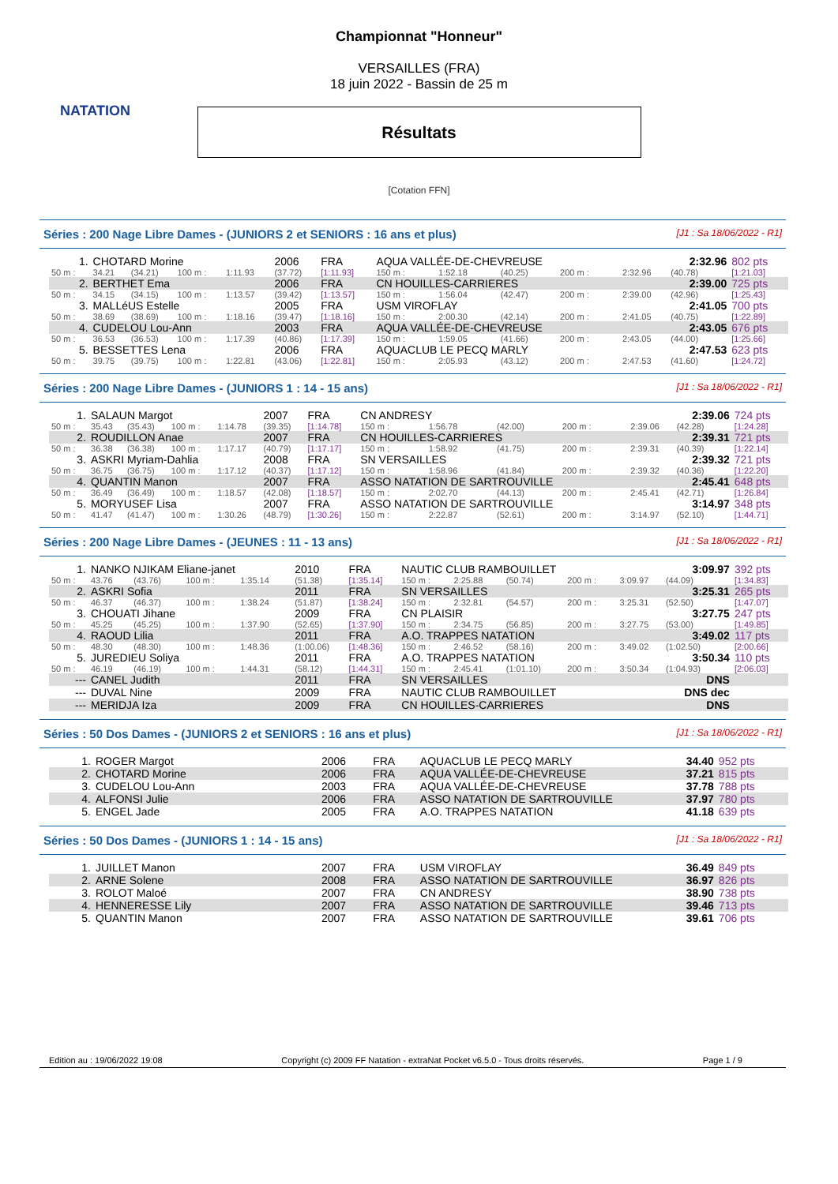NATATION
Championnat "Honneur"
VERSAILLES (FRA)
18 juin 2022 - Bassin de 25 m
Résultats
[Cotation FFN]
Séries : 200 Nage Libre Dames - (JUNIORS 2 et SENIORS : 16 ans et plus) [J1 : Sa 18/06/2022 - R1]
| 1. | CHOTARD Morine | | | | 2006 | FRA | AQUA VALLÉE-DE-CHEVREUSE | | | | | 2:32.96 | 802 pts |
| 50 m : | 34.21 | (34.21) | 100 m : | 1:11.93 | (37.72) | [1:11.93] | 150 m : | 1:52.18 | (40.25) | 200 m : | 2:32.96 | (40.78) | [1:21.03] |
| 2. | BERTHET Ema | | | | 2006 | FRA | CN HOUILLES-CARRIERES | | | | | 2:39.00 | 725 pts |
| 50 m : | 34.15 | (34.15) | 100 m : | 1:13.57 | (39.42) | [1:13.57] | 150 m : | 1:56.04 | (42.47) | 200 m : | 2:39.00 | (42.96) | [1:25.43] |
| 3. | MALLéUS Estelle | | | | 2005 | FRA | USM VIROFLAY | | | | | 2:41.05 | 700 pts |
| 50 m : | 38.69 | (38.69) | 100 m : | 1:18.16 | (39.47) | [1:18.16] | 150 m : | 2:00.30 | (42.14) | 200 m : | 2:41.05 | (40.75) | [1:22.89] |
| 4. | CUDELOU Lou-Ann | | | | 2003 | FRA | AQUA VALLÉE-DE-CHEVREUSE | | | | | 2:43.05 | 676 pts |
| 50 m : | 36.53 | (36.53) | 100 m : | 1:17.39 | (40.86) | [1:17.39] | 150 m : | 1:59.05 | (41.66) | 200 m : | 2:43.05 | (44.00) | [1:25.66] |
| 5. | BESSETTES Lena | | | | 2006 | FRA | AQUACLUB LE PECQ MARLY | | | | | 2:47.53 | 623 pts |
| 50 m : | 39.75 | (39.75) | 100 m : | 1:22.81 | (43.06) | [1:22.81] | 150 m : | 2:05.93 | (43.12) | 200 m : | 2:47.53 | (41.60) | [1:24.72] |
Séries : 200 Nage Libre Dames - (JUNIORS 1 : 14 - 15 ans) [J1 : Sa 18/06/2022 - R1]
| 1. | SALAUN Margot | | | | 2007 | FRA | CN ANDRESY | | | | | 2:39.06 | 724 pts |
| 50 m : | 35.43 | (35.43) | 100 m : | 1:14.78 | (39.35) | [1:14.78] | 150 m : | 1:56.78 | (42.00) | 200 m : | 2:39.06 | (42.28) | [1:24.28] |
| 2. | ROUDILLON Anae | | | | 2007 | FRA | CN HOUILLES-CARRIERES | | | | | 2:39.31 | 721 pts |
| 50 m : | 36.38 | (36.38) | 100 m : | 1:17.17 | (40.79) | [1:17.17] | 150 m : | 1:58.92 | (41.75) | 200 m : | 2:39.31 | (40.39) | [1:22.14] |
| 3. | ASKRI Myriam-Dahlia | | | | 2008 | FRA | SN VERSAILLES | | | | | 2:39.32 | 721 pts |
| 50 m : | 36.75 | (36.75) | 100 m : | 1:17.12 | (40.37) | [1:17.12] | 150 m : | 1:58.96 | (41.84) | 200 m : | 2:39.32 | (40.36) | [1:22.20] |
| 4. | QUANTIN Manon | | | | 2007 | FRA | ASSO NATATION DE SARTROUVILLE | | | | | 2:45.41 | 648 pts |
| 50 m : | 36.49 | (36.49) | 100 m : | 1:18.57 | (42.08) | [1:18.57] | 150 m : | 2:02.70 | (44.13) | 200 m : | 2:45.41 | (42.71) | [1:26.84] |
| 5. | MORYUSEF Lisa | | | | 2007 | FRA | ASSO NATATION DE SARTROUVILLE | | | | | 3:14.97 | 348 pts |
| 50 m : | 41.47 | (41.47) | 100 m : | 1:30.26 | (48.79) | [1:30.26] | 150 m : | 2:22.87 | (52.61) | 200 m : | 3:14.97 | (52.10) | [1:44.71] |
Séries : 200 Nage Libre Dames - (JEUNES : 11 - 13 ans) [J1 : Sa 18/06/2022 - R1]
| 1. | NANKO NJIKAM Eliane-janet | | | | 2010 | FRA | NAUTIC CLUB RAMBOUILLET | | | | | 3:09.97 | 392 pts |
| 50 m : | 43.76 | (43.76) | 100 m : | 1:35.14 | (51.38) | [1:35.14] | 150 m : | 2:25.88 | (50.74) | 200 m : | 3:09.97 | (44.09) | [1:34.83] |
| 2. | ASKRI Sofia | | | | 2011 | FRA | SN VERSAILLES | | | | | 3:25.31 | 265 pts |
| 50 m : | 46.37 | (46.37) | 100 m : | 1:38.24 | (51.87) | [1:38.24] | 150 m : | 2:32.81 | (54.57) | 200 m : | 3:25.31 | (52.50) | [1:47.07] |
| 3. | CHOUATI Jihane | | | | 2009 | FRA | CN PLAISIR | | | | | 3:27.75 | 247 pts |
| 50 m : | 45.25 | (45.25) | 100 m : | 1:37.90 | (52.65) | [1:37.90] | 150 m : | 2:34.75 | (56.85) | 200 m : | 3:27.75 | (53.00) | [1:49.85] |
| 4. | RAOUD Lilia | | | | 2011 | FRA | A.O. TRAPPES NATATION | | | | | 3:49.02 | 117 pts |
| 50 m : | 48.30 | (48.30) | 100 m : | 1:48.36 | (1:00.06) | [1:48.36] | 150 m : | 2:46.52 | (58.16) | 200 m : | 3:49.02 | (1:02.50) | [2:00.66] |
| 5. | JUREDIEU Soliya | | | | 2011 | FRA | A.O. TRAPPES NATATION | | | | | 3:50.34 | 110 pts |
| 50 m : | 46.19 | (46.19) | 100 m : | 1:44.31 | (58.12) | [1:44.31] | 150 m : | 2:45.41 | (1:01.10) | 200 m : | 3:50.34 | (1:04.93) | [2:06.03] |
| --- | CANEL Judith | | | | 2011 | FRA | SN VERSAILLES | | | | | DNS | |
| --- | DUVAL Nine | | | | 2009 | FRA | NAUTIC CLUB RAMBOUILLET | | | | | DNS dec | |
| --- | MERIDJA Iza | | | | 2009 | FRA | CN HOUILLES-CARRIERES | | | | | DNS | |
Séries : 50 Dos Dames - (JUNIORS 2 et SENIORS : 16 ans et plus) [J1 : Sa 18/06/2022 - R1]
| 1. | ROGER Margot | 2006 | FRA | AQUACLUB LE PECQ MARLY | 34.40 | 952 pts |
| 2. | CHOTARD Morine | 2006 | FRA | AQUA VALLÉE-DE-CHEVREUSE | 37.21 | 815 pts |
| 3. | CUDELOU Lou-Ann | 2003 | FRA | AQUA VALLÉE-DE-CHEVREUSE | 37.78 | 788 pts |
| 4. | ALFONSI Julie | 2006 | FRA | ASSO NATATION DE SARTROUVILLE | 37.97 | 780 pts |
| 5. | ENGEL Jade | 2005 | FRA | A.O. TRAPPES NATATION | 41.18 | 639 pts |
Séries : 50 Dos Dames - (JUNIORS 1 : 14 - 15 ans) [J1 : Sa 18/06/2022 - R1]
| 1. | JUILLET Manon | 2007 | FRA | USM VIROFLAY | 36.49 | 849 pts |
| 2. | ARNE Solene | 2008 | FRA | ASSO NATATION DE SARTROUVILLE | 36.97 | 826 pts |
| 3. | ROLOT Maloé | 2007 | FRA | CN ANDRESY | 38.90 | 738 pts |
| 4. | HENNERESSE Lily | 2007 | FRA | ASSO NATATION DE SARTROUVILLE | 39.46 | 713 pts |
| 5. | QUANTIN Manon | 2007 | FRA | ASSO NATATION DE SARTROUVILLE | 39.61 | 706 pts |
Edition au : 19/06/2022 19:08 Copyright (c) 2009 FF Natation - extraNat Pocket v6.5.0 - Tous droits réservés. Page 1 / 9